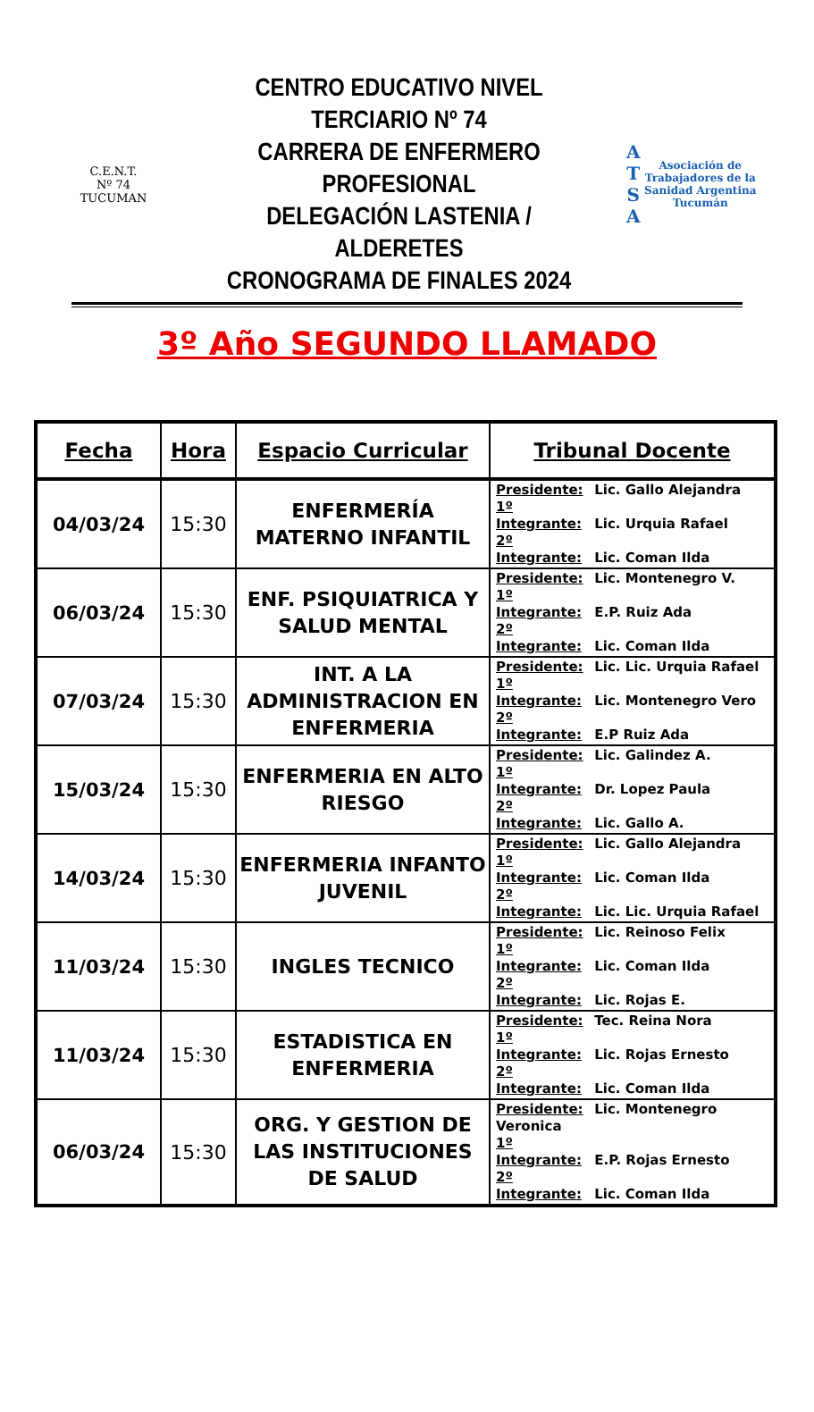C.E.N.T.
Nº 74
TUCUMAN
CENTRO EDUCATIVO NIVEL TERCIARIO Nº 74
CARRERA DE ENFERMERO PROFESIONAL
DELEGACIÓN LASTENIA / ALDERETES
CRONOGRAMA DE FINALES 2024
A T
S A
Asociación de Trabajadores de la Sanidad Argentina
Tucumán
3º Año SEGUNDO LLAMADO
| Fecha | Hora | Espacio Curricular | Tribunal Docente |
| --- | --- | --- | --- |
| 04/03/24 | 15:30 | ENFERMERÍA MATERNO INFANTIL | Presidente: Lic. Gallo Alejandra 1º Integrante: Lic. Urquia Rafael 2º Integrante: Lic. Coman Ilda |
| 06/03/24 | 15:30 | ENF. PSIQUIATRICA Y SALUD MENTAL | Presidente: Lic. Montenegro V. 1º Integrante: E.P. Ruiz Ada 2º Integrante: Lic. Coman Ilda |
| 07/03/24 | 15:30 | INT. A LA ADMINISTRACION EN ENFERMERIA | Presidente: Lic. Lic. Urquia Rafael 1º Integrante: Lic. Montenegro Vero 2º Integrante: E.P Ruiz Ada |
| 15/03/24 | 15:30 | ENFERMERIA EN ALTO RIESGO | Presidente: Lic. Galindez A. 1º Integrante: Dr. Lopez Paula 2º Integrante: Lic. Gallo A. |
| 14/03/24 | 15:30 | ENFERMERIA INFANTO JUVENIL | Presidente: Lic. Gallo Alejandra 1º Integrante: Lic. Coman Ilda 2º Integrante: Lic. Lic. Urquia Rafael |
| 11/03/24 | 15:30 | INGLES TECNICO | Presidente: Lic. Reinoso Felix 1º Integrante: Lic. Coman Ilda 2º Integrante: Lic. Rojas E. |
| 11/03/24 | 15:30 | ESTADISTICA EN ENFERMERIA | Presidente: Tec. Reina Nora 1º Integrante: Lic. Rojas Ernesto 2º Integrante: Lic. Coman Ilda |
| 06/03/24 | 15:30 | ORG. Y GESTION DE LAS INSTITUCIONES DE SALUD | Presidente: Lic. Montenegro Veronica 1º Integrante: E.P. Rojas Ernesto 2º Integrante: Lic. Coman Ilda |